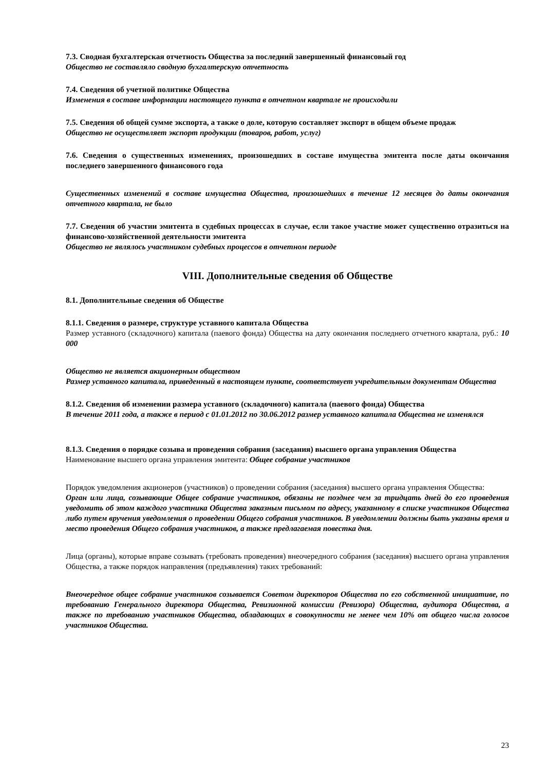7.3. Сводная бухгалтерская отчетность Общества за последний завершенный финансовый год
Общество не составляло сводную бухгалтерскую отчетность
7.4. Сведения об учетной политике Общества
Изменения в составе информации настоящего пункта в отчетном квартале не происходили
7.5. Сведения об общей сумме экспорта, а также о доле, которую составляет экспорт в общем объеме продаж
Общество не осуществляет экспорт продукции (товаров, работ, услуг)
7.6. Сведения о существенных изменениях, произошедших в составе имущества эмитента после даты окончания последнего завершенного финансового года
Существенных изменений в составе имущества Общества, произошедших в течение 12 месяцев до даты окончания отчетного квартала, не было
7.7. Сведения об участии эмитента в судебных процессах в случае, если такое участие может существенно отразиться на финансово-хозяйственной деятельности эмитента
Общество не являлось участником судебных процессов в отчетном периоде
VIII. Дополнительные сведения об Обществе
8.1. Дополнительные сведения об Обществе
8.1.1. Сведения о размере, структуре уставного капитала Общества
Размер уставного (складочного) капитала (паевого фонда) Общества на дату окончания последнего отчетного квартала, руб.: 10 000
Общество не является акционерным обществом
Размер уставного капитала, приведенный в настоящем пункте, соответствует учредительным документам Общества
8.1.2. Сведения об изменении размера уставного (складочного) капитала (паевого фонда) Общества
В течение 2011 года, а также в период с 01.01.2012 по 30.06.2012 размер уставного капитала Общества не изменялся
8.1.3. Сведения о порядке созыва и проведения собрания (заседания) высшего органа управления Общества
Наименование высшего органа управления эмитента: Общее собрание участников
Порядок уведомления акционеров (участников) о проведении собрания (заседания) высшего органа управления Общества:
Орган или лица, созывающие Общее собрание участников, обязаны не позднее чем за тридцать дней до его проведения уведомить об этом каждого участника Общества заказным письмом по адресу, указанному в списке участников Общества либо путем вручения уведомления о проведении Общего собрания участников. В уведомлении должны быть указаны время и место проведения Общего собрания участников, а также предлагаемая повестка дня.
Лица (органы), которые вправе созывать (требовать проведения) внеочередного собрания (заседания) высшего органа управления Общества, а также порядок направления (предъявления) таких требований:
Внеочередное общее собрание участников созывается Советом директоров Общества по его собственной инициативе, по требованию Генерального директора Общества, Ревизионной комиссии (Ревизора) Общества, аудитора Общества, а также по требованию участников Общества, обладающих в совокупности не менее чем 10% от общего числа голосов участников Общества.
23